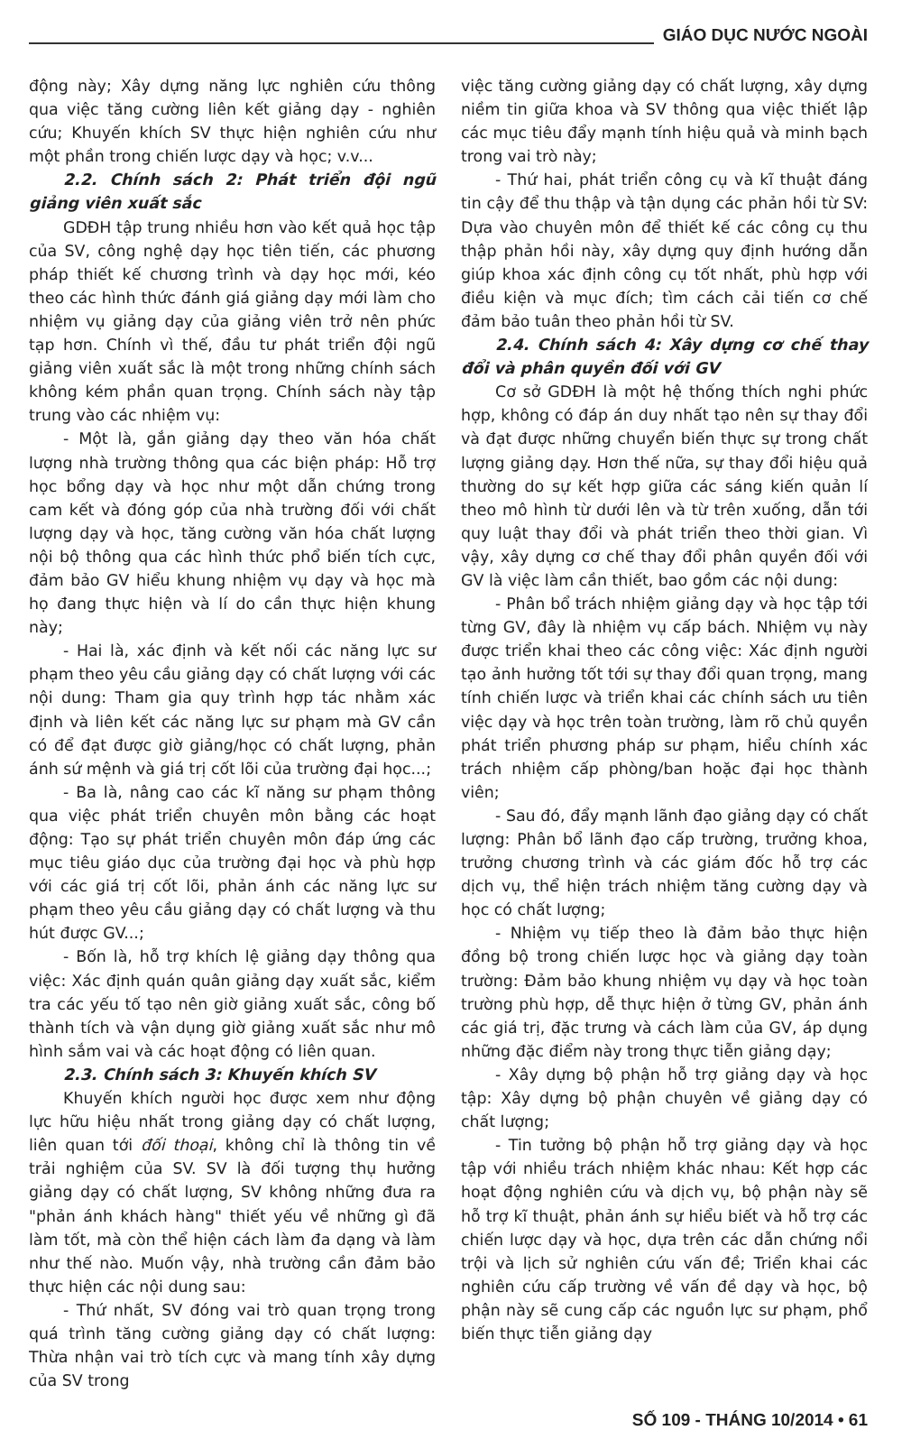GIÁO DỤC NƯỚC NGOÀI
động này; Xây dựng năng lực nghiên cứu thông qua việc tăng cường liên kết giảng dạy - nghiên cứu; Khuyến khích SV thực hiện nghiên cứu như một phần trong chiến lược dạy và học; v.v...
2.2. Chính sách 2: Phát triển đội ngũ giảng viên xuất sắc
GDĐH tập trung nhiều hơn vào kết quả học tập của SV, công nghệ dạy học tiên tiến, các phương pháp thiết kế chương trình và dạy học mới, kéo theo các hình thức đánh giá giảng dạy mới làm cho nhiệm vụ giảng dạy của giảng viên trở nên phức tạp hơn. Chính vì thế, đầu tư phát triển đội ngũ giảng viên xuất sắc là một trong những chính sách không kém phần quan trọng. Chính sách này tập trung vào các nhiệm vụ:
- Một là, gắn giảng dạy theo văn hóa chất lượng nhà trường thông qua các biện pháp: Hỗ trợ học bổng dạy và học như một dẫn chứng trong cam kết và đóng góp của nhà trường đối với chất lượng dạy và học, tăng cường văn hóa chất lượng nội bộ thông qua các hình thức phổ biến tích cực, đảm bảo GV hiểu khung nhiệm vụ dạy và học mà họ đang thực hiện và lí do cần thực hiện khung này;
- Hai là, xác định và kết nối các năng lực sư phạm theo yêu cầu giảng dạy có chất lượng với các nội dung: Tham gia quy trình hợp tác nhằm xác định và liên kết các năng lực sư phạm mà GV cần có để đạt được giờ giảng/học có chất lượng, phản ánh sứ mệnh và giá trị cốt lõi của trường đại học...;
- Ba là, nâng cao các kĩ năng sư phạm thông qua việc phát triển chuyên môn bằng các hoạt động: Tạo sự phát triển chuyên môn đáp ứng các mục tiêu giáo dục của trường đại học và phù hợp với các giá trị cốt lõi, phản ánh các năng lực sư phạm theo yêu cầu giảng dạy có chất lượng và thu hút được GV...;
- Bốn là, hỗ trợ khích lệ giảng dạy thông qua việc: Xác định quán quân giảng dạy xuất sắc, kiểm tra các yếu tố tạo nên giờ giảng xuất sắc, công bố thành tích và vận dụng giờ giảng xuất sắc như mô hình sắm vai và các hoạt động có liên quan.
2.3. Chính sách 3: Khuyến khích SV
Khuyến khích người học được xem như động lực hữu hiệu nhất trong giảng dạy có chất lượng, liên quan tới đối thoại, không chỉ là thông tin về trải nghiệm của SV. SV là đối tượng thụ hưởng giảng dạy có chất lượng, SV không những đưa ra "phản ánh khách hàng" thiết yếu về những gì đã làm tốt, mà còn thể hiện cách làm đa dạng và làm như thế nào. Muốn vậy, nhà trường cần đảm bảo thực hiện các nội dung sau:
- Thứ nhất, SV đóng vai trò quan trọng trong quá trình tăng cường giảng dạy có chất lượng: Thừa nhận vai trò tích cực và mang tính xây dựng của SV trong
việc tăng cường giảng dạy có chất lượng, xây dựng niềm tin giữa khoa và SV thông qua việc thiết lập các mục tiêu đẩy mạnh tính hiệu quả và minh bạch trong vai trò này;
- Thứ hai, phát triển công cụ và kĩ thuật đáng tin cậy để thu thập và tận dụng các phản hồi từ SV: Dựa vào chuyên môn để thiết kế các công cụ thu thập phản hồi này, xây dựng quy định hướng dẫn giúp khoa xác định công cụ tốt nhất, phù hợp với điều kiện và mục đích; tìm cách cải tiến cơ chế đảm bảo tuân theo phản hồi từ SV.
2.4. Chính sách 4: Xây dựng cơ chế thay đổi và phân quyền đối với GV
Cơ sở GDĐH là một hệ thống thích nghi phức hợp, không có đáp án duy nhất tạo nên sự thay đổi và đạt được những chuyển biến thực sự trong chất lượng giảng dạy. Hơn thế nữa, sự thay đổi hiệu quả thường do sự kết hợp giữa các sáng kiến quản lí theo mô hình từ dưới lên và từ trên xuống, dẫn tới quy luật thay đổi và phát triển theo thời gian. Vì vậy, xây dựng cơ chế thay đổi phân quyền đối với GV là việc làm cần thiết, bao gồm các nội dung:
- Phân bổ trách nhiệm giảng dạy và học tập tới từng GV, đây là nhiệm vụ cấp bách. Nhiệm vụ này được triển khai theo các công việc: Xác định người tạo ảnh hưởng tốt tới sự thay đổi quan trọng, mang tính chiến lược và triển khai các chính sách ưu tiên việc dạy và học trên toàn trường, làm rõ chủ quyền phát triển phương pháp sư phạm, hiểu chính xác trách nhiệm cấp phòng/ban hoặc đại học thành viên;
- Sau đó, đẩy mạnh lãnh đạo giảng dạy có chất lượng: Phân bổ lãnh đạo cấp trường, trưởng khoa, trưởng chương trình và các giám đốc hỗ trợ các dịch vụ, thể hiện trách nhiệm tăng cường dạy và học có chất lượng;
- Nhiệm vụ tiếp theo là đảm bảo thực hiện đồng bộ trong chiến lược học và giảng dạy toàn trường: Đảm bảo khung nhiệm vụ dạy và học toàn trường phù hợp, dễ thực hiện ở từng GV, phản ánh các giá trị, đặc trưng và cách làm của GV, áp dụng những đặc điểm này trong thực tiễn giảng dạy;
- Xây dựng bộ phận hỗ trợ giảng dạy và học tập: Xây dựng bộ phận chuyên về giảng dạy có chất lượng;
- Tin tưởng bộ phận hỗ trợ giảng dạy và học tập với nhiều trách nhiệm khác nhau: Kết hợp các hoạt động nghiên cứu và dịch vụ, bộ phận này sẽ hỗ trợ kĩ thuật, phản ánh sự hiểu biết và hỗ trợ các chiến lược dạy và học, dựa trên các dẫn chứng nổi trội và lịch sử nghiên cứu vấn đề; Triển khai các nghiên cứu cấp trường về vấn đề dạy và học, bộ phận này sẽ cung cấp các nguồn lực sư phạm, phổ biến thực tiễn giảng dạy
SỐ 109 - THÁNG 10/2014 • 61